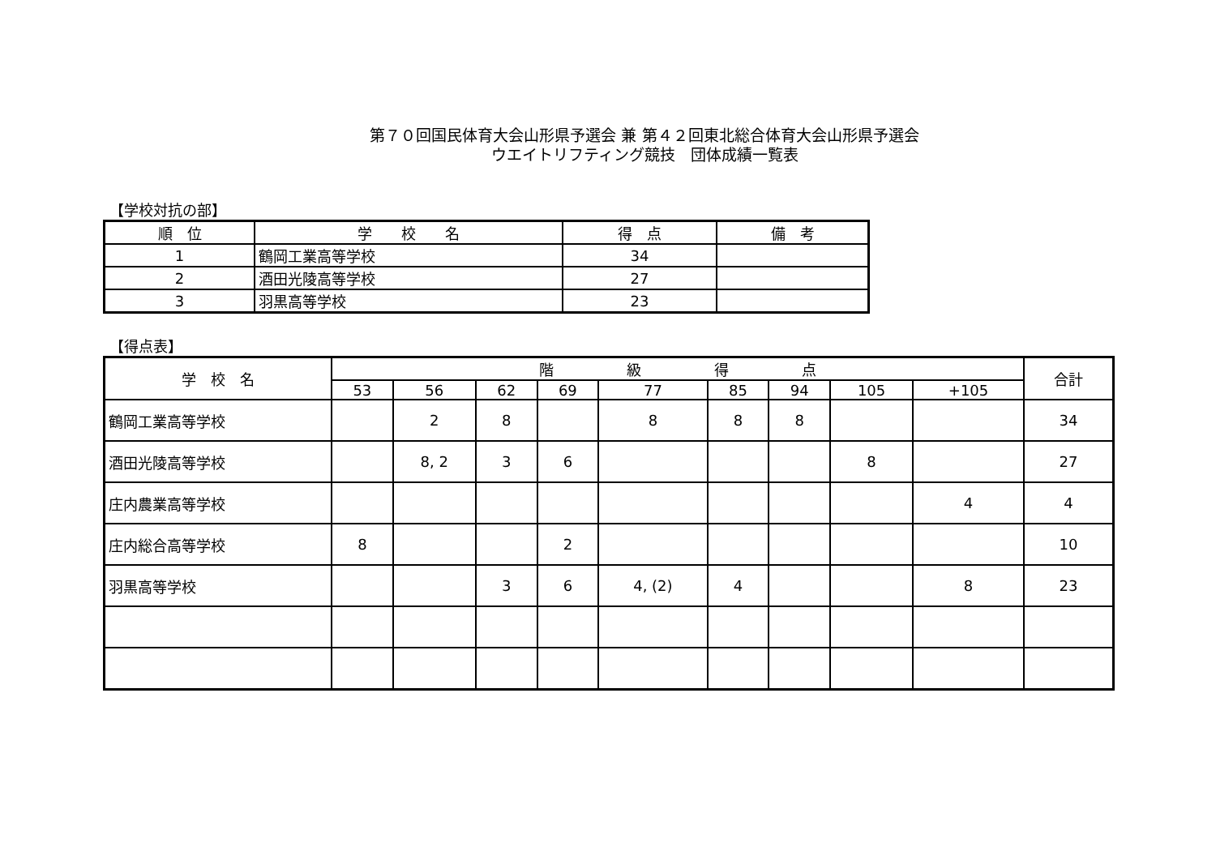第７０回国民体育大会山形県予選会 兼 第４２回東北総合体育大会山形県予選会
ウエイトリフティング競技　団体成績一覧表
【学校対抗の部】
| 順 位 | 学 校 名 | 得 点 | 備 考 |
| --- | --- | --- | --- |
| 1 | 鶴岡工業高等学校 | 34 | |
| 2 | 酒田光陵高等学校 | 27 | |
| 3 | 羽黒高等学校 | 23 | |
【得点表】
| 学 校 名 | 階 級 得 点 | | | | | | | | | 合計 |
| --- | --- | --- | --- | --- | --- | --- | --- | --- | --- | --- |
| | 53 | 56 | 62 | 69 | 77 | 85 | 94 | 105 | +105 | |
| 鶴岡工業高等学校 | | 2 | 8 | | 8 | 8 | 8 | | | 34 |
| 酒田光陵高等学校 | | 8, 2 | 3 | 6 | | | | 8 | | 27 |
| 庄内農業高等学校 | | | | | | | | | 4 | 4 |
| 庄内総合高等学校 | 8 | | | 2 | | | | | | 10 |
| 羽黒高等学校 | | | 3 | 6 | 4, (2) | 4 | | | 8 | 23 |